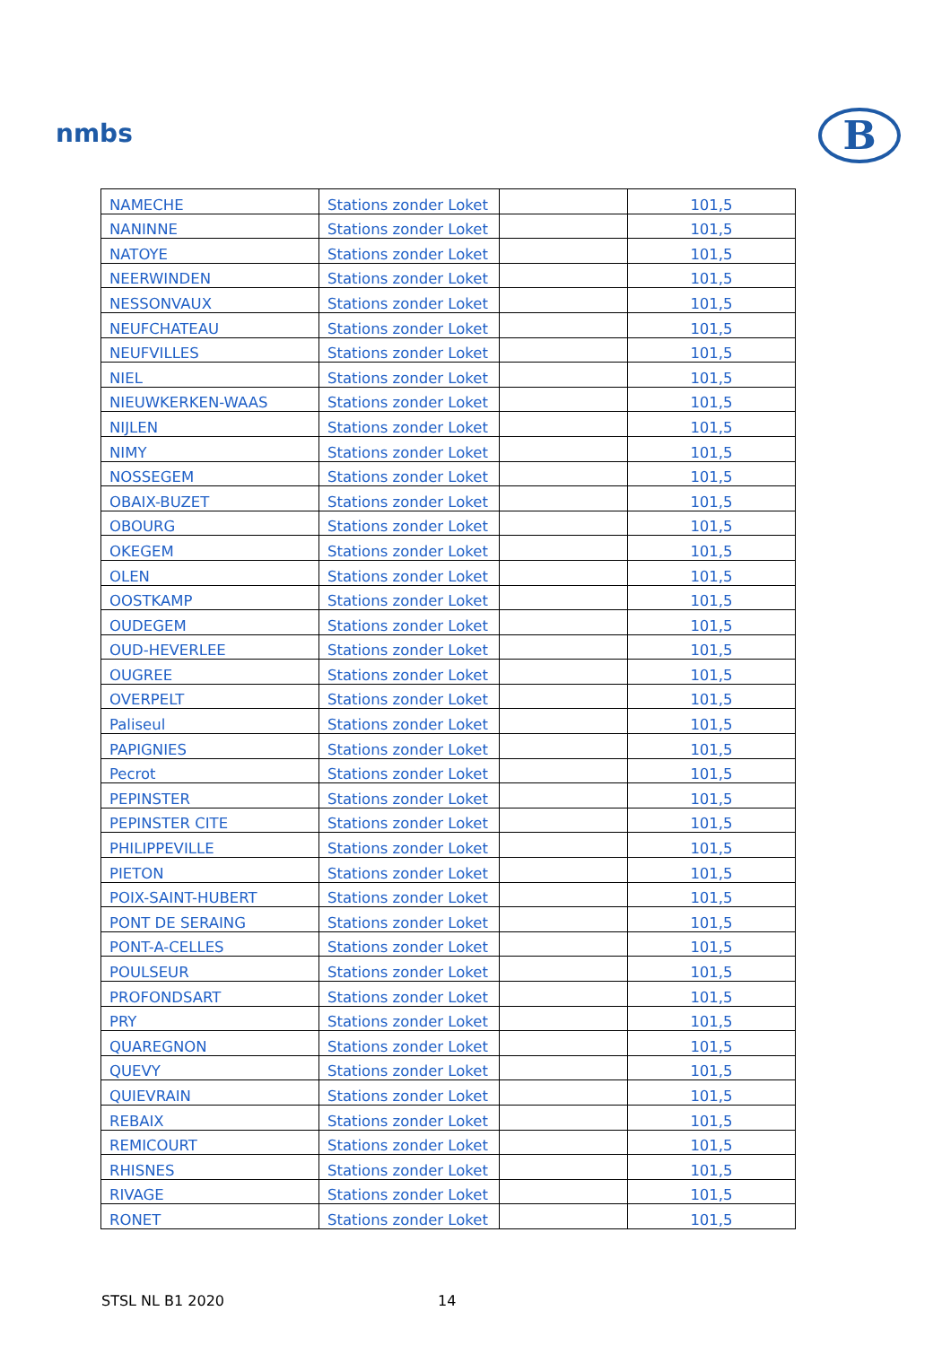nmbs B
| NAMECHE | Stations zonder Loket | | 101,5 |
| NANINNE | Stations zonder Loket | | 101,5 |
| NATOYE | Stations zonder Loket | | 101,5 |
| NEERWINDEN | Stations zonder Loket | | 101,5 |
| NESSONVAUX | Stations zonder Loket | | 101,5 |
| NEUFCHATEAU | Stations zonder Loket | | 101,5 |
| NEUFVILLES | Stations zonder Loket | | 101,5 |
| NIEL | Stations zonder Loket | | 101,5 |
| NIEUWKERKEN-WAAS | Stations zonder Loket | | 101,5 |
| NIJLEN | Stations zonder Loket | | 101,5 |
| NIMY | Stations zonder Loket | | 101,5 |
| NOSSEGEM | Stations zonder Loket | | 101,5 |
| OBAIX-BUZET | Stations zonder Loket | | 101,5 |
| OBOURG | Stations zonder Loket | | 101,5 |
| OKEGEM | Stations zonder Loket | | 101,5 |
| OLEN | Stations zonder Loket | | 101,5 |
| OOSTKAMP | Stations zonder Loket | | 101,5 |
| OUDEGEM | Stations zonder Loket | | 101,5 |
| OUD-HEVERLEE | Stations zonder Loket | | 101,5 |
| OUGREE | Stations zonder Loket | | 101,5 |
| OVERPELT | Stations zonder Loket | | 101,5 |
| Paliseul | Stations zonder Loket | | 101,5 |
| PAPIGNIES | Stations zonder Loket | | 101,5 |
| Pecrot | Stations zonder Loket | | 101,5 |
| PEPINSTER | Stations zonder Loket | | 101,5 |
| PEPINSTER CITE | Stations zonder Loket | | 101,5 |
| PHILIPPEVILLE | Stations zonder Loket | | 101,5 |
| PIETON | Stations zonder Loket | | 101,5 |
| POIX-SAINT-HUBERT | Stations zonder Loket | | 101,5 |
| PONT DE SERAING | Stations zonder Loket | | 101,5 |
| PONT-A-CELLES | Stations zonder Loket | | 101,5 |
| POULSEUR | Stations zonder Loket | | 101,5 |
| PROFONDSART | Stations zonder Loket | | 101,5 |
| PRY | Stations zonder Loket | | 101,5 |
| QUAREGNON | Stations zonder Loket | | 101,5 |
| QUEVY | Stations zonder Loket | | 101,5 |
| QUIEVRAIN | Stations zonder Loket | | 101,5 |
| REBAIX | Stations zonder Loket | | 101,5 |
| REMICOURT | Stations zonder Loket | | 101,5 |
| RHISNES | Stations zonder Loket | | 101,5 |
| RIVAGE | Stations zonder Loket | | 101,5 |
| RONET | Stations zonder Loket | | 101,5 |
STSL NL B1 2020 14